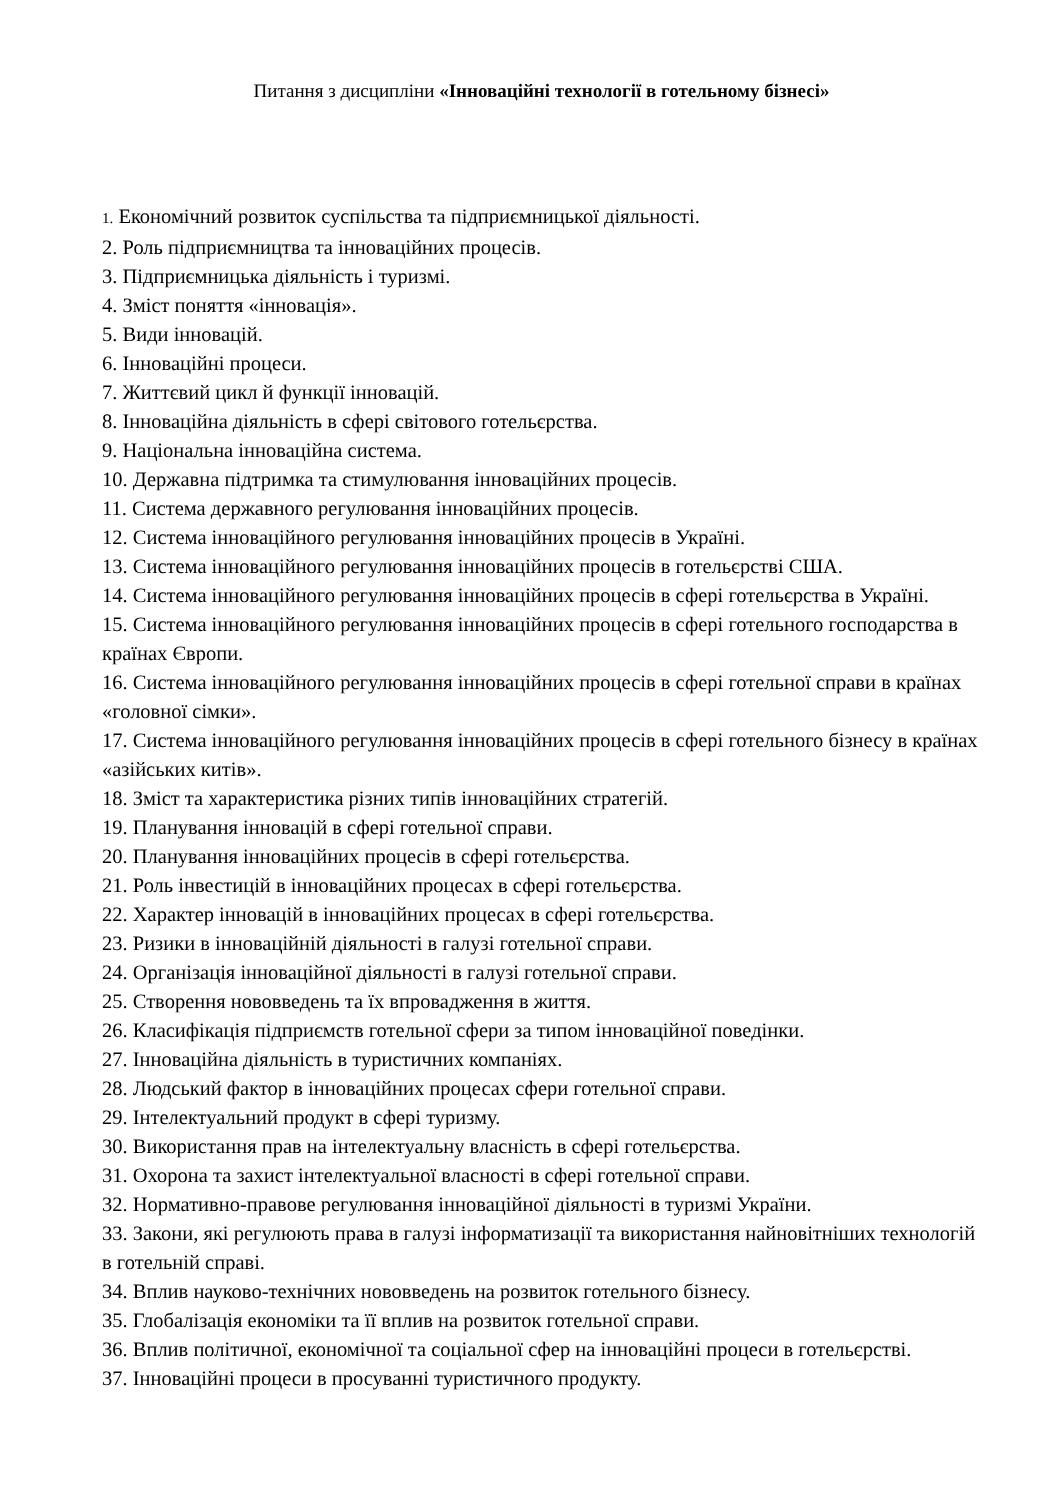Питання з дисципліни «Інноваційні технології в готельному бізнесі»
1. Економічний розвиток суспільства та підприємницької діяльності.
2. Роль підприємництва та інноваційних процесів.
3. Підприємницька діяльність і туризмі.
4. Зміст поняття «інновація».
5. Види інновацій.
6. Інноваційні процеси.
7. Життєвий цикл й функції інновацій.
8. Інноваційна діяльність в сфері світового готельєрства.
9. Національна інноваційна система.
10. Державна підтримка та стимулювання інноваційних процесів.
11. Система державного регулювання інноваційних процесів.
12. Система інноваційного регулювання інноваційних процесів в Україні.
13. Система інноваційного регулювання інноваційних процесів в готельєрстві США.
14. Система інноваційного регулювання інноваційних процесів в сфері готельєрства в Україні.
15. Система інноваційного регулювання інноваційних процесів в сфері готельного господарства в країнах Європи.
16. Система інноваційного регулювання інноваційних процесів в сфері готельної справи в країнах «головної сімки».
17. Система інноваційного регулювання інноваційних процесів в сфері готельного бізнесу в країнах «азійських китів».
18. Зміст та характеристика різних типів інноваційних стратегій.
19. Планування інновацій в сфері готельної справи.
20. Планування інноваційних процесів в сфері готельєрства.
21. Роль інвестицій в інноваційних процесах в сфері готельєрства.
22. Характер інновацій в інноваційних процесах в сфері готельєрства.
23. Ризики в інноваційній діяльності в галузі готельної справи.
24. Організація інноваційної діяльності в галузі готельної справи.
25. Створення нововведень та їх впровадження в життя.
26. Класифікація підприємств готельної сфери за типом інноваційної поведінки.
27. Інноваційна діяльність в туристичних компаніях.
28. Людський фактор в інноваційних процесах сфери готельної справи.
29. Інтелектуальний продукт в сфері туризму.
30. Використання прав на інтелектуальну власність в сфері готельєрства.
31. Охорона та захист інтелектуальної власності в сфері готельної справи.
32. Нормативно-правове регулювання інноваційної діяльності в туризмі України.
33. Закони, які регулюють права в галузі інформатизації та використання найновітніших технологій в готельній справі.
34. Вплив науково-технічних нововведень на розвиток готельного бізнесу.
35. Глобалізація економіки та її вплив на розвиток готельної справи.
36. Вплив політичної, економічної та соціальної сфер на інноваційні процеси в готельєрстві.
37. Інноваційні процеси в просуванні туристичного продукту.